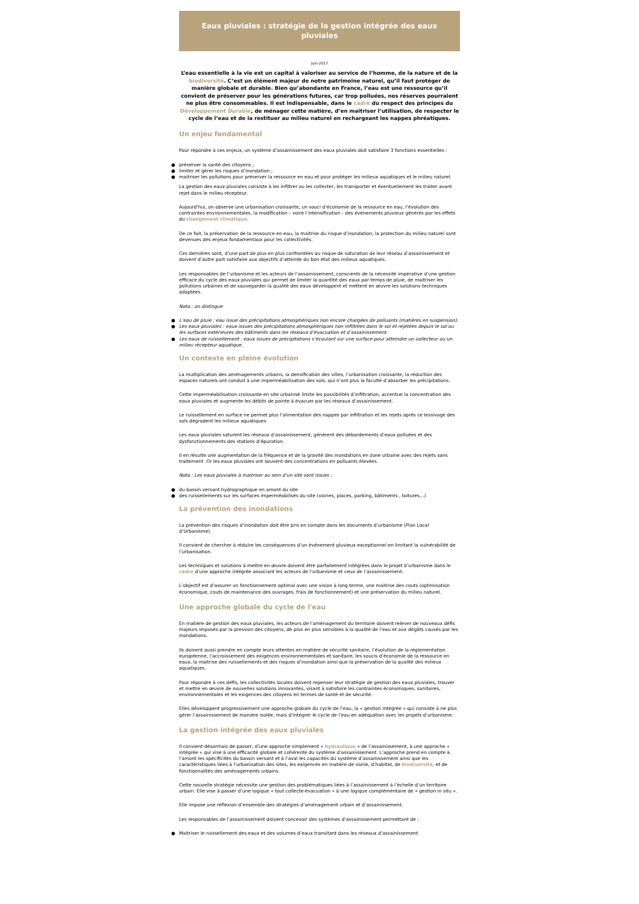Eaux pluviales : stratégie de la gestion intégrée des eaux pluviales
Juin 2017
L’eau essentielle à la vie est un capital à valoriser au service de l’homme, de la nature et de la biodiversité. C’est un élément majeur de notre patrimoine naturel, qu’il faut protéger de manière globale et durable. Bien qu’abondante en France, l’eau est une ressource qu’il convient de préserver pour les générations futures, car trop polluées, nos réserves pourraient ne plus être consommables. Il est indispensable, dans le cadre du respect des principes du Développement Durable, de ménager cette matière, d’en maitriser l’utilisation, de respecter le cycle de l’eau et de la restituer au milieu naturel en rechargeant les nappes phréatiques.
Un enjeu fondamental
Pour répondre à ces enjeux, un système d’assainissement des eaux pluviales doit satisfaire 3 fonctions essentielles :
● préserver la santé des citoyens ;
● limiter et gérer les risques d’inondation ;
● maitriser les pollutions pour préserver la ressource en eau et pour protéger les milieux aquatiques et le milieu naturel.
La gestion des eaux pluviales consiste à les infiltrer ou les collecter, les transporter et éventuellement les traiter avant rejet dans le milieu récepteur.
Aujourd’hui, on observe une urbanisation croissante, un souci d’économie de la ressource en eau, l’évolution des contraintes environnementales, la modification – voire l’intensification - des événements pluvieux générés par les effets du changement climatique.
De ce fait, la préservation de la ressource en eau, la maitrise du risque d’inondation, la protection du milieu naturel sont devenues des enjeux fondamentaux pour les collectivités.
Ces dernières sont, d’une part de plus en plus confrontées au risque de saturation de leur réseau d’assainissement et doivent d’autre part satisfaire aux objectifs d’atteinte du bon état des milieux aquatiques.
Les responsables de l’urbanisme et les acteurs de l’assainissement, conscients de la nécessité impérative d’une gestion efficace du cycle des eaux pluviales qui permet de limiter la quantité des eaux par temps de pluie, de maitriser les pollutions urbaines et de sauvegarder la qualité des eaux développent et mettent en œuvre les solutions techniques adaptées.
Nota : on distingue
● L’eau de pluie : eau issue des précipitations atmosphériques non encore chargées de polluants (matières en suspension).
● Les eaux pluviales : eaux issues des précipitations atmosphériques non infiltrées dans le sol et rejetées depuis le sol ou les surfaces extérieures des bâtiments dans les réseaux d’évacuation et d’assainissement.
● Les eaux de ruissellement : eaux issues de précipitations s’écoulant sur une surface pour atteindre un collecteur ou un milieu récepteur aquatique.
Un contexte en pleine évolution
La multiplication des aménagements urbains, la densification des villes, l’urbanisation croissante, la réduction des espaces naturels ont conduit à une imperméabilisation des sols, qui n’ont plus la faculté d’absorber les précipitations.
Cette imperméabilisation croissante en site urbanisé limite les possibilités d’infiltration, accentue la concentration des eaux pluviales et augmente les débits de pointe à évacuer par les réseaux d’assainissement.
Le ruissellement en surface ne permet plus l’alimentation des nappes par infiltration et les rejets après ce lessivage des sols dégradent les milieux aquatiques.
Les eaux pluviales saturent les réseaux d’assainissement, génèrent des débordements d’eaux polluées et des dysfonctionnements des stations d’épuration.
Il en résulte une augmentation de la fréquence et de la gravité des inondations en zone urbaine avec des rejets sans traitement .Or les eaux pluviales ont souvent des concentrations en polluants élevées.
Nota : Les eaux pluviales à maitriser au sein d’un site sont issues :
● du bassin versant hydrographique en amont du site
● des ruissellements sur les surfaces imperméabilisés du site (voiries, places, parking, bâtiments , toitures…)
La prévention des inondations
La prévention des risques d’inondation doit être pris en compte dans les documents d’urbanisme (Plan Local d’Urbanisme).
Il convient de chercher à réduire les conséquences d’un évènement pluvieux exceptionnel en limitant la vulnérabilité de l’urbanisation.
Les techniques et solutions à mettre en œuvre doivent être parfaitement intégrées dans le projet d’urbanisme dans le cadre d’une approche intégrée associant les acteurs de l’urbanisme et ceux de l’assainissement.
L’objectif est d’assurer un fonctionnement optimal avec une vision à long terme, une maitrise des couts (optimisation économique, couts de maintenance des ouvrages, frais de fonctionnement) et une préservation du milieu naturel.
Une approche globale du cycle de l'eau
En matière de gestion des eaux pluviales, les acteurs de l’aménagement du territoire doivent relever de nouveaux défis majeurs imposés par la pression des citoyens, de plus en plus sensibles à la qualité de l’eau et aux dégâts causés par les inondations.
Ils doivent aussi prendre en compte leurs attentes en matière de sécurité sanitaire, l’évolution de la réglementation européenne, l’accroissement des exigences environnementales et sanitaire, les soucis d’économie de la ressource en eaux, la maitrise des ruissellements et des risques d’inondation ainsi que la préservation de la qualité des milieux aquatiques.
Pour répondre à ces défis, les collectivités locales doivent repenser leur stratégie de gestion des eaux pluviales, trouver et mettre en œuvre de nouvelles solutions innovantes, visant à satisfaire les contraintes économiques, sanitaires, environnementales et les exigences des citoyens en termes de santé et de sécurité.
Elles développent progressivement une approche globale du cycle de l’eau, la « gestion intégrée » qui consiste à ne plus gérer l’assainissement de manière isolée, mais d’intégrer le cycle de l’eau en adéquation avec les projets d’urbanisme.
La gestion intégrée des eaux pluviales
Il convient désormais de passer, d’une approche simplement « hydraulique » de l’assainissement, à une approche « intégrée » qui vise à une efficacité globale et cohérente du système d’assainissement. L’approche prend en compte à l’amont les spécificités du bassin versant et à l’aval les capacités du système d’assainissement ainsi que les caractéristiques liées à l’urbanisation des sites, les exigences en matière de voirie, d’habitat, de biodiversité, et de fonctionnalités des aménagements urbains.
Cette nouvelle stratégie nécessite une gestion des problématiques liées à l’assainissement à l’échelle d’un territoire urbain. Elle vise à passer d’une logique « tout collecte-évacuation » à une logique complémentaire de « gestion in situ ».
Elle impose une réflexion d’ensemble des stratégies d’aménagement urbain et d’assainissement.
Les responsables de l’assainissement doivent concevoir des systèmes d’assainissement permettant de :
● Maitriser le ruissellement des eaux et des volumes d’eaux transitant dans les réseaux d’assainissement